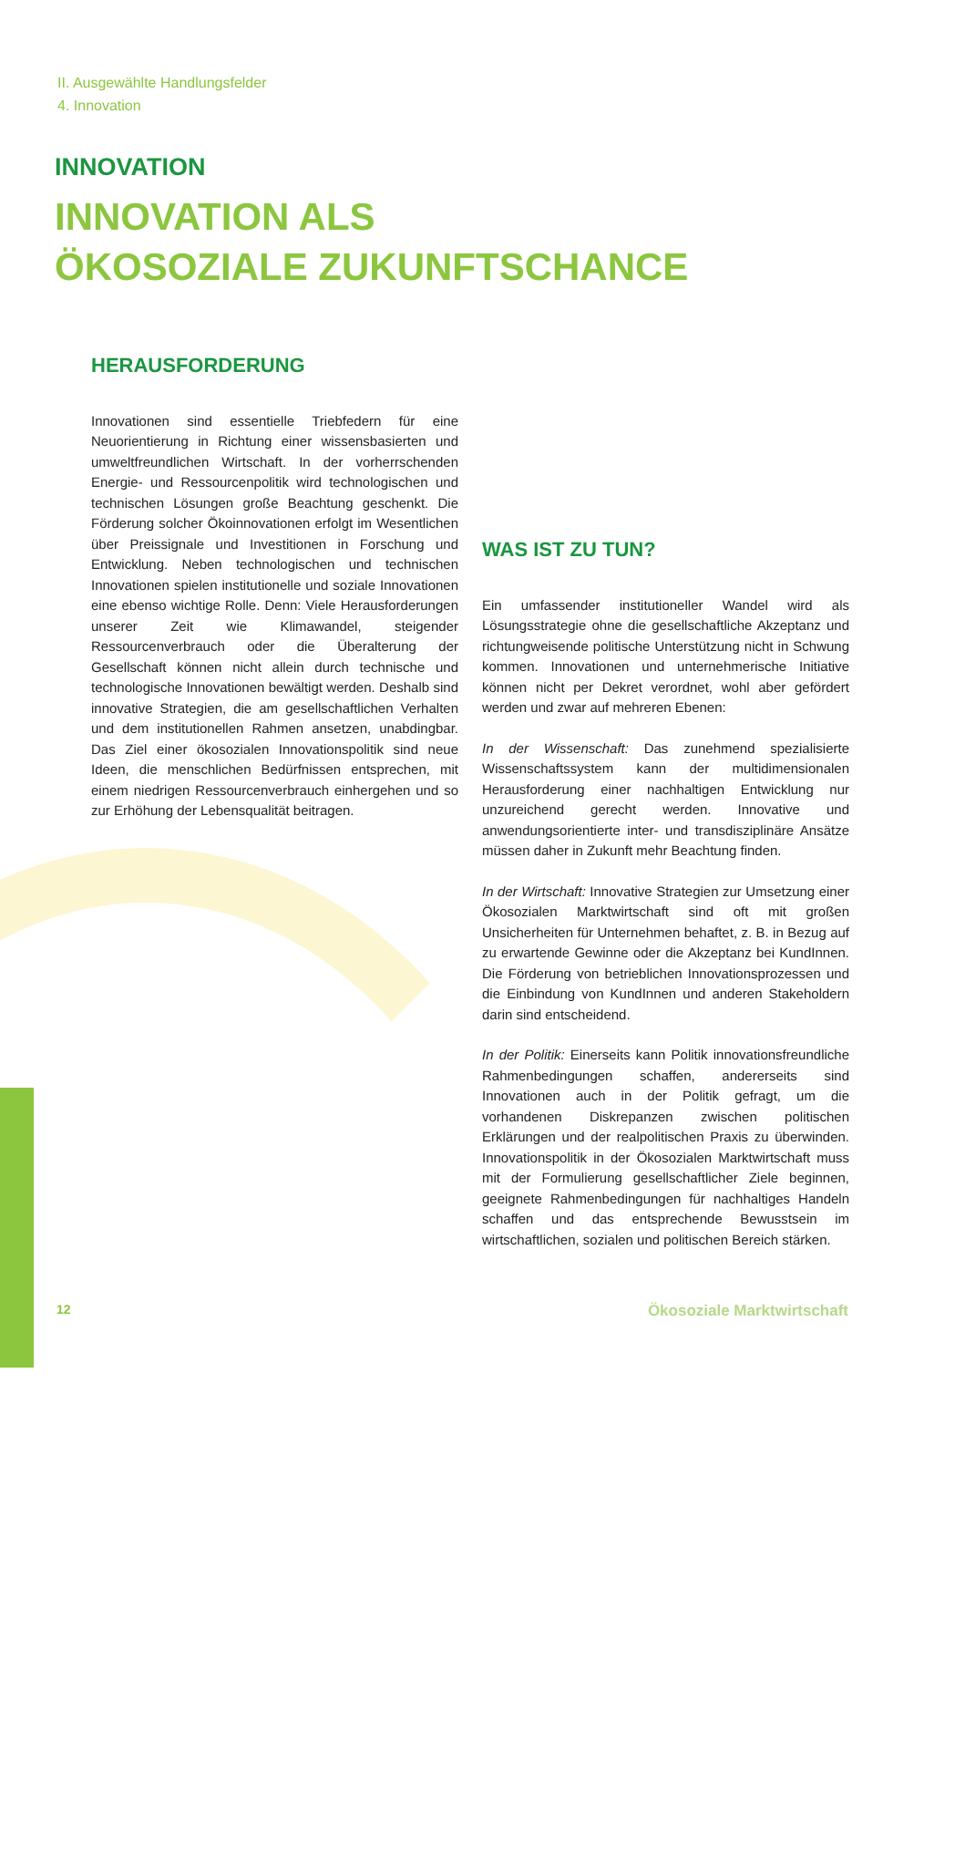II. Ausgewählte Handlungsfelder
4. Innovation
INNOVATION
INNOVATION ALS
ÖKOSOZIALE ZUKUNFTSCHANCE
HERAUSFORDERUNG
Innovationen sind essentielle Triebfedern für eine Neuorientierung in Richtung einer wissensbasierten und umweltfreundlichen Wirtschaft. In der vorherrschenden Energie- und Ressourcenpolitik wird technologischen und technischen Lösungen große Beachtung geschenkt. Die Förderung solcher Ökoinnovationen erfolgt im Wesentlichen über Preissignale und Investitionen in Forschung und Entwicklung. Neben technologischen und technischen Innovationen spielen institutionelle und soziale Innovationen eine ebenso wichtige Rolle. Denn: Viele Herausforderungen unserer Zeit wie Klimawandel, steigender Ressourcenverbrauch oder die Überalterung der Gesellschaft können nicht allein durch technische und technologische Innovationen bewältigt werden. Deshalb sind innovative Strategien, die am gesellschaftlichen Verhalten und dem institutionellen Rahmen ansetzen, unabdingbar. Das Ziel einer ökosozialen Innovationspolitik sind neue Ideen, die menschlichen Bedürfnissen entsprechen, mit einem niedrigen Ressourcenverbrauch einhergehen und so zur Erhöhung der Lebensqualität beitragen.
WAS IST ZU TUN?
Ein umfassender institutioneller Wandel wird als Lösungsstrategie ohne die gesellschaftliche Akzeptanz und richtungweisende politische Unterstützung nicht in Schwung kommen. Innovationen und unternehmerische Initiative können nicht per Dekret verordnet, wohl aber gefördert werden und zwar auf mehreren Ebenen:
In der Wissenschaft: Das zunehmend spezialisierte Wissenschaftssystem kann der multidimensionalen Herausforderung einer nachhaltigen Entwicklung nur unzureichend gerecht werden. Innovative und anwendungsorientierte inter- und transdisziplinäre Ansätze müssen daher in Zukunft mehr Beachtung finden.
In der Wirtschaft: Innovative Strategien zur Umsetzung einer Ökosozialen Marktwirtschaft sind oft mit großen Unsicherheiten für Unternehmen behaftet, z. B. in Bezug auf zu erwartende Gewinne oder die Akzeptanz bei KundInnen. Die Förderung von betrieblichen Innovationsprozessen und die Einbindung von KundInnen und anderen Stakeholdern darin sind entscheidend.
In der Politik: Einerseits kann Politik innovationsfreundliche Rahmenbedingungen schaffen, andererseits sind Innovationen auch in der Politik gefragt, um die vorhandenen Diskrepanzen zwischen politischen Erklärungen und der realpolitischen Praxis zu überwinden. Innovationspolitik in der Ökosozialen Marktwirtschaft muss mit der Formulierung gesellschaftlicher Ziele beginnen, geeignete Rahmenbedingungen für nachhaltiges Handeln schaffen und das entsprechende Bewusstsein im wirtschaftlichen, sozialen und politischen Bereich stärken.
12 Ökosoziale Marktwirtschaft